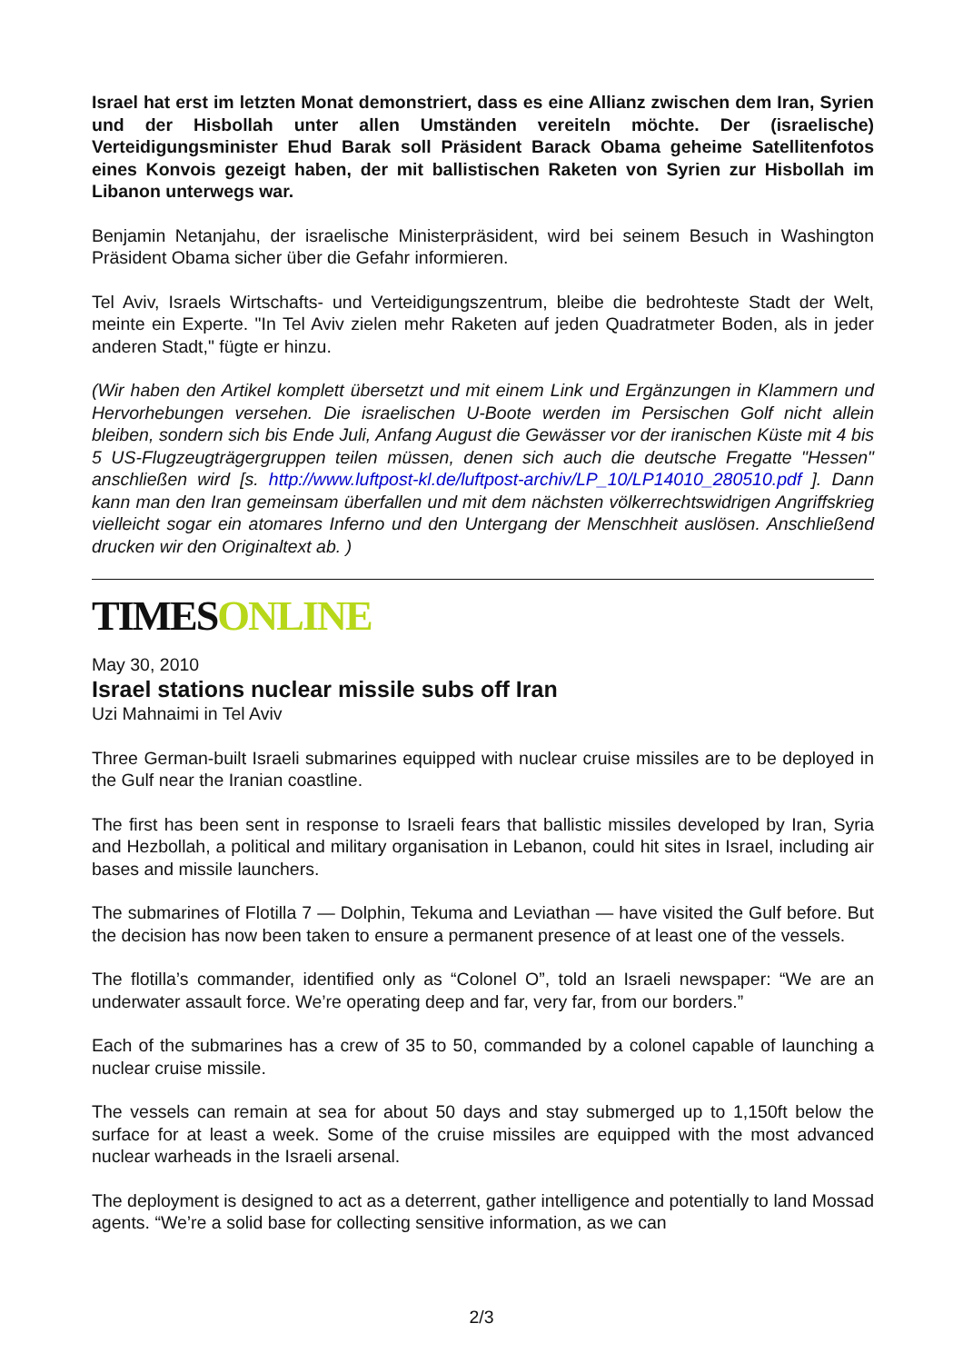Israel hat erst im letzten Monat demonstriert, dass es eine Allianz zwischen dem Iran, Syrien und der Hisbollah unter allen Umständen vereiteln möchte. Der (israelische) Verteidigungsminister Ehud Barak soll Präsident Barack Obama geheime Satellitenfotos eines Konvois gezeigt haben, der mit ballistischen Raketen von Syrien zur Hisbollah im Libanon unterwegs war.
Benjamin Netanjahu, der israelische Ministerpräsident, wird bei seinem Besuch in Washington Präsident Obama sicher über die Gefahr informieren.
Tel Aviv, Israels Wirtschafts- und Verteidigungszentrum, bleibe die bedrohteste Stadt der Welt, meinte ein Experte. "In Tel Aviv zielen mehr Raketen auf jeden Quadratmeter Boden, als in jeder anderen Stadt," fügte er hinzu.
(Wir haben den Artikel komplett übersetzt und mit einem Link und Ergänzungen in Klammern und Hervorhebungen versehen. Die israelischen U-Boote werden im Persischen Golf nicht allein bleiben, sondern sich bis Ende Juli, Anfang August die Gewässer vor der iranischen Küste mit 4 bis 5 US-Flugzeugträgergruppen teilen müssen, denen sich auch die deutsche Fregatte "Hessen" anschließen wird [s. http://www.luftpost-kl.de/luftpost-archiv/LP_10/LP14010_280510.pdf ]. Dann kann man den Iran gemeinsam überfallen und mit dem nächsten völkerrechtswidrigen Angriffskrieg vielleicht sogar ein atomares Inferno und den Untergang der Menschheit auslösen. Anschließend drucken wir den Originaltext ab. )
TIMESONLINE
May 30, 2010
Israel stations nuclear missile subs off Iran
Uzi Mahnaimi in Tel Aviv
Three German-built Israeli submarines equipped with nuclear cruise missiles are to be deployed in the Gulf near the Iranian coastline.
The first has been sent in response to Israeli fears that ballistic missiles developed by Iran, Syria and Hezbollah, a political and military organisation in Lebanon, could hit sites in Israel, including air bases and missile launchers.
The submarines of Flotilla 7 — Dolphin, Tekuma and Leviathan — have visited the Gulf before. But the decision has now been taken to ensure a permanent presence of at least one of the vessels.
The flotilla’s commander, identified only as “Colonel O”, told an Israeli newspaper: “We are an underwater assault force. We’re operating deep and far, very far, from our borders.”
Each of the submarines has a crew of 35 to 50, commanded by a colonel capable of launching a nuclear cruise missile.
The vessels can remain at sea for about 50 days and stay submerged up to 1,150ft below the surface for at least a week. Some of the cruise missiles are equipped with the most advanced nuclear warheads in the Israeli arsenal.
The deployment is designed to act as a deterrent, gather intelligence and potentially to land Mossad agents. “We’re a solid base for collecting sensitive information, as we can
2/3